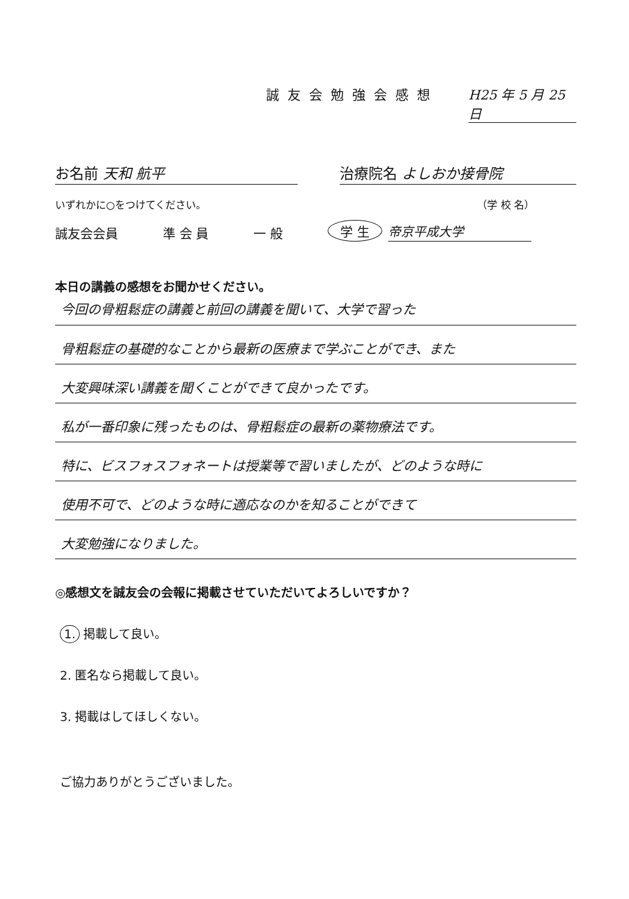誠友会勉強会感想 H25 年 5 月 25 日
お名前 天和 航平 治療院名 よしおか接骨院
いずれかに○をつけてください。 （学 校 名）
誠友会会員 準 会 員 一 般 学 生 帝京平成大学
本日の講義の感想をお聞かせください。
今回の骨粗鬆症の講義と前回の講義を聞いて、大学で習った
骨粗鬆症の基礎的なことから最新の医療まで学ぶことができ、また
大変興味深い講義を聞くことができて良かったです。
私が一番印象に残ったものは、骨粗鬆症の最新の薬物療法です。
特に、ビスフォスフォネートは授業等で習いましたが、どのような時に
使用不可で、どのような時に適応なのかを知ることができて
大変勉強になりました。
◎感想文を誠友会の会報に掲載させていただいてよろしいですか？
1. 掲載して良い。
2. 匿名なら掲載して良い。
3. 掲載はしてほしくない。
ご協力ありがとうございました。